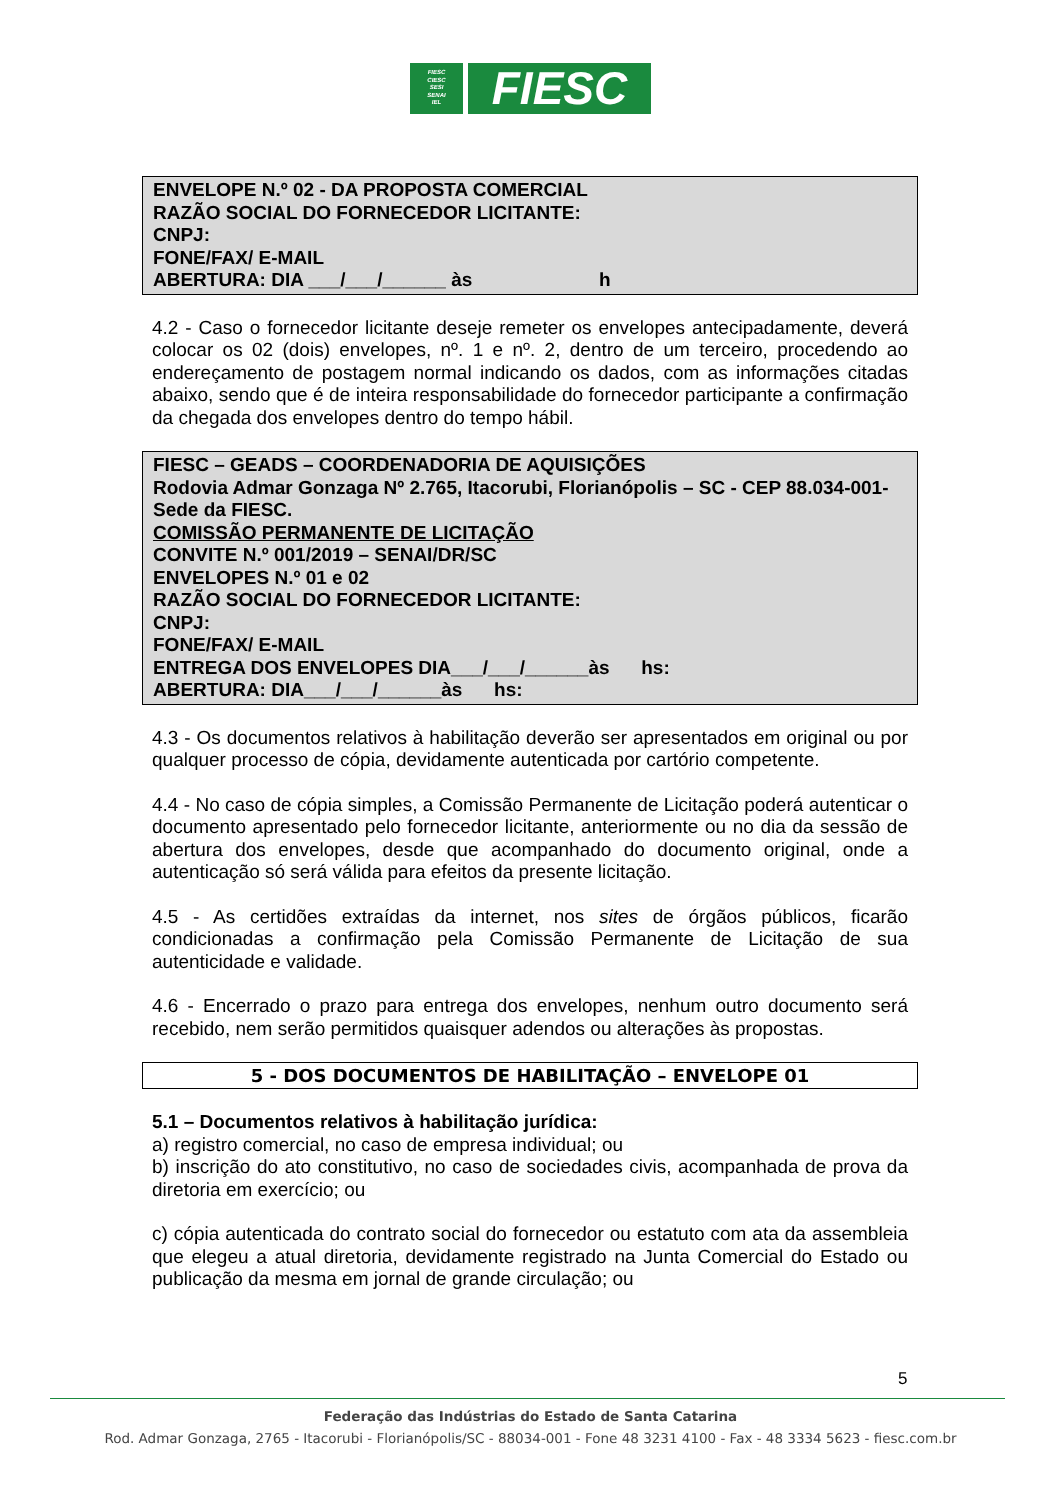FIESC
CIESC
SESI
SENAI
IEL
FIESC
ENVELOPE N.º 02 - DA PROPOSTA COMERCIAL
RAZÃO SOCIAL DO FORNECEDOR LICITANTE:
CNPJ:
FONE/FAX/ E-MAIL
ABERTURA: DIA ___/___/______ às h
4.2 - Caso o fornecedor licitante deseje remeter os envelopes antecipadamente, deverá colocar os 02 (dois) envelopes, nº. 1 e nº. 2, dentro de um terceiro, procedendo ao endereçamento de postagem normal indicando os dados, com as informações citadas abaixo, sendo que é de inteira responsabilidade do fornecedor participante a confirmação da chegada dos envelopes dentro do tempo hábil.
FIESC – GEADS – COORDENADORIA DE AQUISIÇÕES
Rodovia Admar Gonzaga Nº 2.765, Itacorubi, Florianópolis – SC - CEP 88.034-001- Sede da FIESC.
COMISSÃO PERMANENTE DE LICITAÇÃO
CONVITE N.º 001/2019 – SENAI/DR/SC
ENVELOPES N.º 01 e 02
RAZÃO SOCIAL DO FORNECEDOR LICITANTE:
CNPJ:
FONE/FAX/ E-MAIL
ENTREGA DOS ENVELOPES DIA___/___/______às hs:
ABERTURA: DIA___/___/______às hs:
4.3 - Os documentos relativos à habilitação deverão ser apresentados em original ou por qualquer processo de cópia, devidamente autenticada por cartório competente.
4.4 - No caso de cópia simples, a Comissão Permanente de Licitação poderá autenticar o documento apresentado pelo fornecedor licitante, anteriormente ou no dia da sessão de abertura dos envelopes, desde que acompanhado do documento original, onde a autenticação só será válida para efeitos da presente licitação.
4.5 - As certidões extraídas da internet, nos sites de órgãos públicos, ficarão condicionadas a confirmação pela Comissão Permanente de Licitação de sua autenticidade e validade.
4.6 - Encerrado o prazo para entrega dos envelopes, nenhum outro documento será recebido, nem serão permitidos quaisquer adendos ou alterações às propostas.
5 - DOS DOCUMENTOS DE HABILITAÇÃO – ENVELOPE 01
5.1 – Documentos relativos à habilitação jurídica:
a) registro comercial, no caso de empresa individual; ou
b) inscrição do ato constitutivo, no caso de sociedades civis, acompanhada de prova da diretoria em exercício; ou
c) cópia autenticada do contrato social do fornecedor ou estatuto com ata da assembleia que elegeu a atual diretoria, devidamente registrado na Junta Comercial do Estado ou publicação da mesma em jornal de grande circulação; ou
5
Federação das Indústrias do Estado de Santa Catarina
Rod. Admar Gonzaga, 2765 - Itacorubi - Florianópolis/SC - 88034-001 - Fone 48 3231 4100 - Fax - 48 3334 5623 - fiesc.com.br